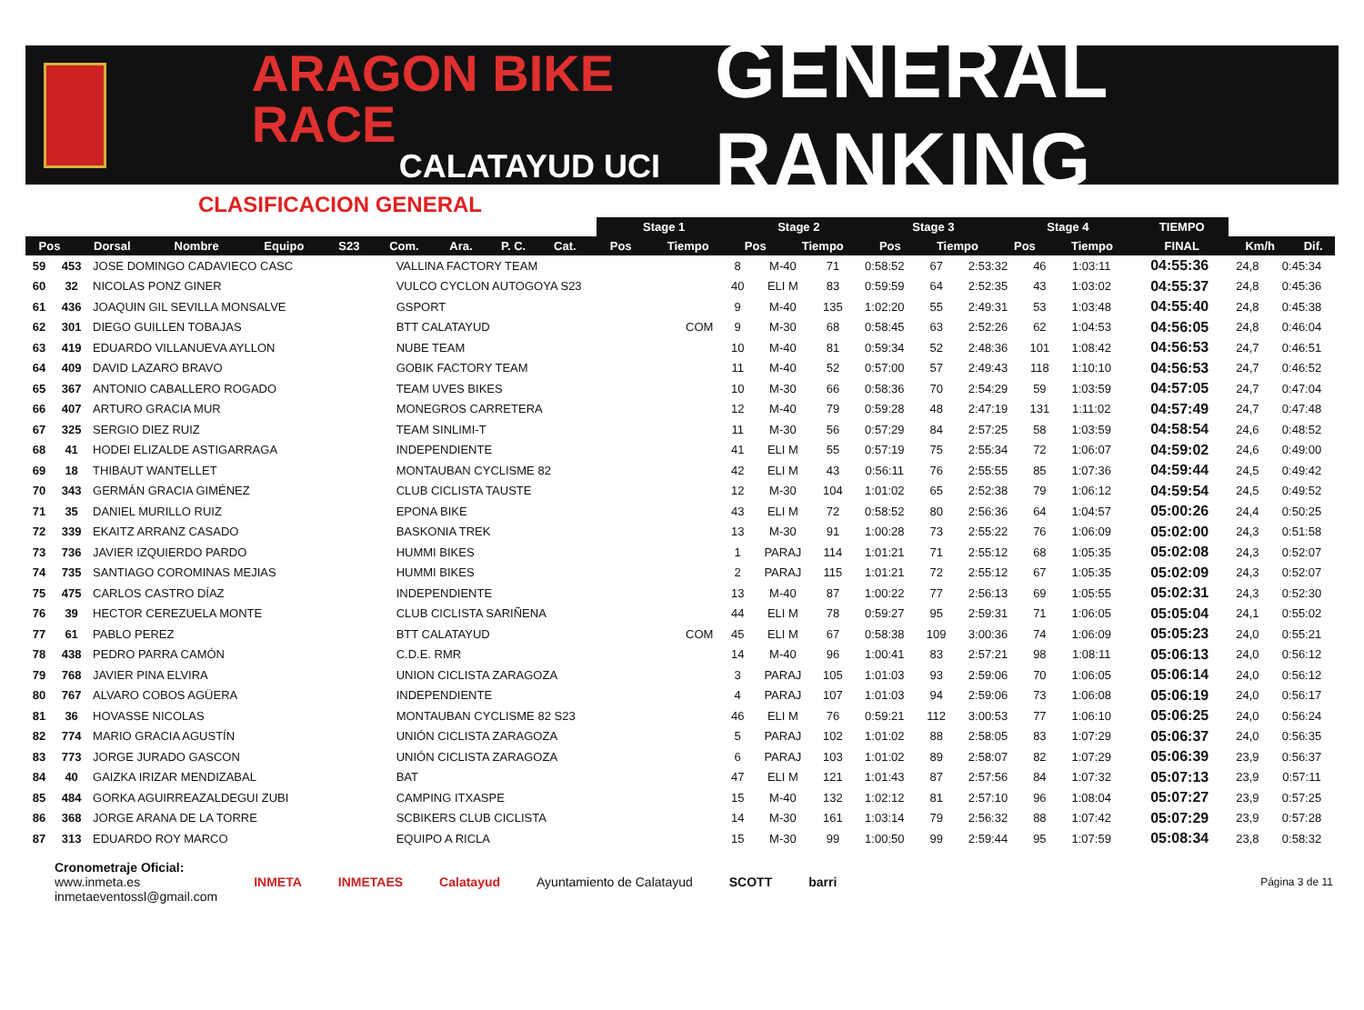ARAGON BIKE RACE
CALATAYUD UCI
GENERAL RANKING
CLASIFICACION GENERAL
| | | | | | | | | | | Stage 1 | | Stage 2 | | Stage 3 | | Stage 4 | | TIEMPO | | |
| --- | --- | --- | --- | --- | --- | --- | --- | --- | --- | --- | --- | --- | --- | --- | --- | --- | --- | --- | --- | --- |
| Pos | Dorsal | Nombre | Equipo | S23 | Com. | Ara. | P. C. | Cat. | | Pos | Tiempo | Pos | Tiempo | Pos | Tiempo | Pos | Tiempo | FINAL | Km/h | Dif. |
| 59 | 453 | JOSE DOMINGO CADAVIECO CASC | VALLINA FACTORY TEAM | | 8 | M-40 | 71 | 0:58:52 | 67 | 2:53:32 | 46 | 1:03:11 | | 04:55:36 | 24,8 | 0:45:34 |
| 60 | 32 | NICOLAS PONZ GINER | VULCO CYCLON AUTOGOYA S23 | | 40 | ELI M | 83 | 0:59:59 | 64 | 2:52:35 | 43 | 1:03:02 | | 04:55:37 | 24,8 | 0:45:36 |
| 61 | 436 | JOAQUIN GIL SEVILLA MONSALVE | GSPORT | | 9 | M-40 | 135 | 1:02:20 | 55 | 2:49:31 | 53 | 1:03:48 | | 04:55:40 | 24,8 | 0:45:38 |
| 62 | 301 | DIEGO GUILLEN TOBAJAS | BTT CALATAYUD | COM | 9 | M-30 | 68 | 0:58:45 | 63 | 2:52:26 | 62 | 1:04:53 | | 04:56:05 | 24,8 | 0:46:04 |
| 63 | 419 | EDUARDO VILLANUEVA AYLLON | NUBE TEAM | | 10 | M-40 | 81 | 0:59:34 | 52 | 2:48:36 | 101 | 1:08:42 | | 04:56:53 | 24,7 | 0:46:51 |
| 64 | 409 | DAVID LAZARO BRAVO | GOBIK FACTORY TEAM | | 11 | M-40 | 52 | 0:57:00 | 57 | 2:49:43 | 118 | 1:10:10 | | 04:56:53 | 24,7 | 0:46:52 |
| 65 | 367 | ANTONIO CABALLERO ROGADO | TEAM UVES BIKES | | 10 | M-30 | 66 | 0:58:36 | 70 | 2:54:29 | 59 | 1:03:59 | | 04:57:05 | 24,7 | 0:47:04 |
| 66 | 407 | ARTURO GRACIA MUR | MONEGROS CARRETERA | | 12 | M-40 | 79 | 0:59:28 | 48 | 2:47:19 | 131 | 1:11:02 | | 04:57:49 | 24,7 | 0:47:48 |
| 67 | 325 | SERGIO DIEZ RUIZ | TEAM SINLIMI-T | | 11 | M-30 | 56 | 0:57:29 | 84 | 2:57:25 | 58 | 1:03:59 | | 04:58:54 | 24,6 | 0:48:52 |
| 68 | 41 | HODEI ELIZALDE ASTIGARRAGA | INDEPENDIENTE | | 41 | ELI M | 55 | 0:57:19 | 75 | 2:55:34 | 72 | 1:06:07 | | 04:59:02 | 24,6 | 0:49:00 |
| 69 | 18 | THIBAUT WANTELLET | MONTAUBAN CYCLISME 82 | | 42 | ELI M | 43 | 0:56:11 | 76 | 2:55:55 | 85 | 1:07:36 | | 04:59:44 | 24,5 | 0:49:42 |
| 70 | 343 | GERMÁN GRACIA GIMÉNEZ | CLUB CICLISTA TAUSTE | | 12 | M-30 | 104 | 1:01:02 | 65 | 2:52:38 | 79 | 1:06:12 | | 04:59:54 | 24,5 | 0:49:52 |
| 71 | 35 | DANIEL MURILLO RUIZ | EPONA BIKE | | 43 | ELI M | 72 | 0:58:52 | 80 | 2:56:36 | 64 | 1:04:57 | | 05:00:26 | 24,4 | 0:50:25 |
| 72 | 339 | EKAITZ ARRANZ CASADO | BASKONIA TREK | | 13 | M-30 | 91 | 1:00:28 | 73 | 2:55:22 | 76 | 1:06:09 | | 05:02:00 | 24,3 | 0:51:58 |
| 73 | 736 | JAVIER IZQUIERDO PARDO | HUMMI BIKES | | 1 | PARAJ | 114 | 1:01:21 | 71 | 2:55:12 | 68 | 1:05:35 | | 05:02:08 | 24,3 | 0:52:07 |
| 74 | 735 | SANTIAGO COROMINAS MEJIAS | HUMMI BIKES | | 2 | PARAJ | 115 | 1:01:21 | 72 | 2:55:12 | 67 | 1:05:35 | | 05:02:09 | 24,3 | 0:52:07 |
| 75 | 475 | CARLOS CASTRO DÍAZ | INDEPENDIENTE | | 13 | M-40 | 87 | 1:00:22 | 77 | 2:56:13 | 69 | 1:05:55 | | 05:02:31 | 24,3 | 0:52:30 |
| 76 | 39 | HECTOR CEREZUELA MONTE | CLUB CICLISTA SARIÑENA | | 44 | ELI M | 78 | 0:59:27 | 95 | 2:59:31 | 71 | 1:06:05 | | 05:05:04 | 24,1 | 0:55:02 |
| 77 | 61 | PABLO PEREZ | BTT CALATAYUD | COM | 45 | ELI M | 67 | 0:58:38 | 109 | 3:00:36 | 74 | 1:06:09 | | 05:05:23 | 24,0 | 0:55:21 |
| 78 | 438 | PEDRO PARRA CAMÓN | C.D.E. RMR | | 14 | M-40 | 96 | 1:00:41 | 83 | 2:57:21 | 98 | 1:08:11 | | 05:06:13 | 24,0 | 0:56:12 |
| 79 | 768 | JAVIER PINA ELVIRA | UNION CICLISTA ZARAGOZA | | 3 | PARAJ | 105 | 1:01:03 | 93 | 2:59:06 | 70 | 1:06:05 | | 05:06:14 | 24,0 | 0:56:12 |
| 80 | 767 | ALVARO COBOS AGÜERA | INDEPENDIENTE | | 4 | PARAJ | 107 | 1:01:03 | 94 | 2:59:06 | 73 | 1:06:08 | | 05:06:19 | 24,0 | 0:56:17 |
| 81 | 36 | HOVASSE NICOLAS | MONTAUBAN CYCLISME 82 S23 | | 46 | ELI M | 76 | 0:59:21 | 112 | 3:00:53 | 77 | 1:06:10 | | 05:06:25 | 24,0 | 0:56:24 |
| 82 | 774 | MARIO GRACIA AGUSTÍN | UNIÓN CICLISTA ZARAGOZA | | 5 | PARAJ | 102 | 1:01:02 | 88 | 2:58:05 | 83 | 1:07:29 | | 05:06:37 | 24,0 | 0:56:35 |
| 83 | 773 | JORGE JURADO GASCON | UNIÓN CICLISTA ZARAGOZA | | 6 | PARAJ | 103 | 1:01:02 | 89 | 2:58:07 | 82 | 1:07:29 | | 05:06:39 | 23,9 | 0:56:37 |
| 84 | 40 | GAIZKA IRIZAR MENDIZABAL | BAT | | 47 | ELI M | 121 | 1:01:43 | 87 | 2:57:56 | 84 | 1:07:32 | | 05:07:13 | 23,9 | 0:57:11 |
| 85 | 484 | GORKA AGUIRREAZALDEGUI ZUBI | CAMPING ITXASPE | | 15 | M-40 | 132 | 1:02:12 | 81 | 2:57:10 | 96 | 1:08:04 | | 05:07:27 | 23,9 | 0:57:25 |
| 86 | 368 | JORGE ARANA DE LA TORRE | SCBIKERS CLUB CICLISTA | | 14 | M-30 | 161 | 1:03:14 | 79 | 2:56:32 | 88 | 1:07:42 | | 05:07:29 | 23,9 | 0:57:28 |
| 87 | 313 | EDUARDO ROY MARCO | EQUIPO A RICLA | | 15 | M-30 | 99 | 1:00:50 | 99 | 2:59:44 | 95 | 1:07:59 | | 05:08:34 | 23,8 | 0:58:32 |
Cronometraje Oficial:
www.inmeta.es
inmetaeventossl@gmail.com
INMETA INMETAES Calatayud Ayuntamiento de Calatayud SCOTT barri
Página 3 de 11